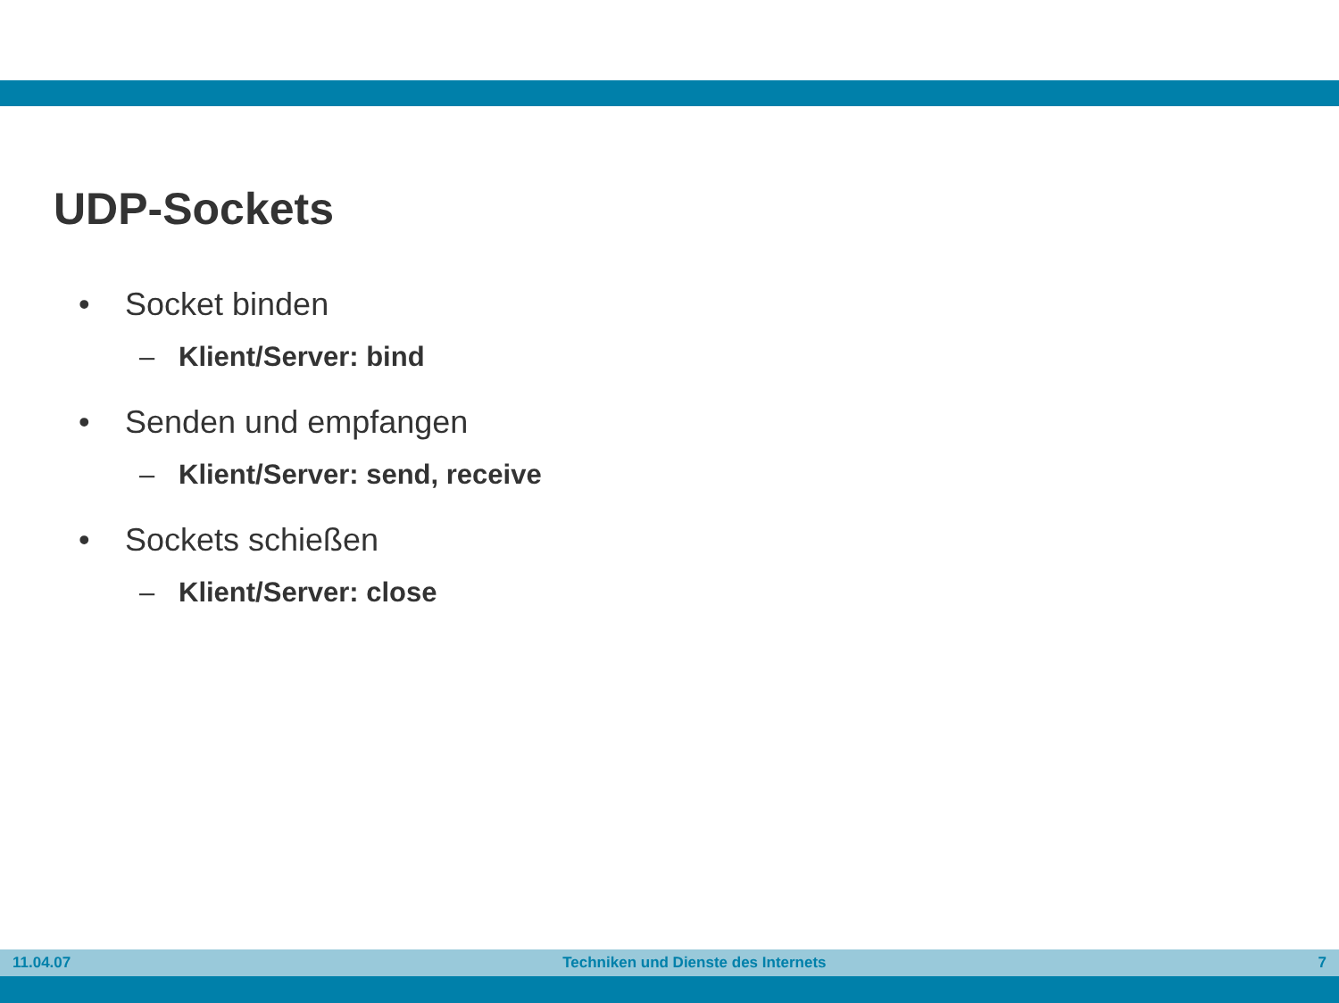UDP-Sockets
• Socket binden
– Klient/Server: bind
• Senden und empfangen
– Klient/Server: send, receive
• Sockets schießen
– Klient/Server: close
11.04.07 Techniken und Dienste des Internets 7